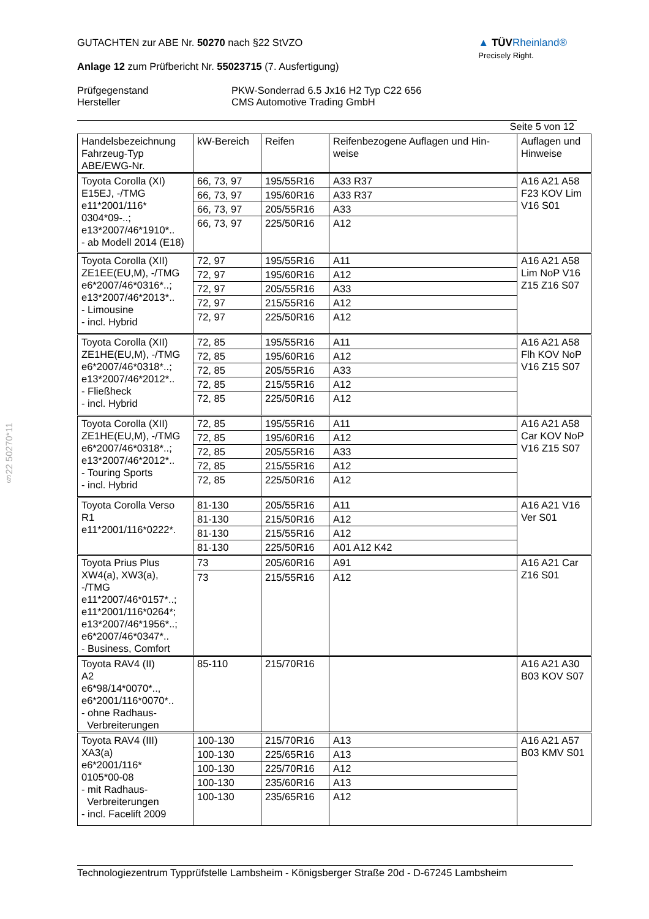§22 50270*11
GUTACHTEN zur ABE Nr. 50270 nach §22 StVZO
Anlage 12 zum Prüfbericht Nr. 55023715 (7. Ausfertigung)
▲ TÜVRheinland®
Precisely Right.
Prüfgegenstand
Hersteller
PKW-Sonderrad 6.5 Jx16 H2 Typ C22 656
CMS Automotive Trading GmbH
Seite 5 von 12
| Handelsbezeichnung Fahrzeug-Typ ABE/EWG-Nr. | kW-Bereich | Reifen | Reifenbezogene Auflagen und Hin-weise | Auflagen und Hinweise |
| --- | --- | --- | --- | --- |
| Toyota Corolla (XI) E15EJ, -/TMG e11*2001/116* 0304*09-..; e13*2007/46*1910*.. - ab Modell 2014 (E18) | 66, 73, 97 | 195/55R16 | A33 R37 | A16 A21 A58 F23 KOV Lim V16 S01 |
| | 66, 73, 97 | 195/60R16 | A33 R37 | |
| | 66, 73, 97 | 205/55R16 | A33 | |
| | 66, 73, 97 | 225/50R16 | A12 | |
| Toyota Corolla (XII) ZE1EE(EU,M), -/TMG e6*2007/46*0316*..; e13*2007/46*2013*.. - Limousine - incl. Hybrid | 72, 97 | 195/55R16 | A11 | A16 A21 A58 Lim NoP V16 Z15 Z16 S07 |
| | 72, 97 | 195/60R16 | A12 | |
| | 72, 97 | 205/55R16 | A33 | |
| | 72, 97 | 215/55R16 | A12 | |
| | 72, 97 | 225/50R16 | A12 | |
| Toyota Corolla (XII) ZE1HE(EU,M), -/TMG e6*2007/46*0318*..; e13*2007/46*2012*.. - Fließheck - incl. Hybrid | 72, 85 | 195/55R16 | A11 | A16 A21 A58 Flh KOV NoP V16 Z15 S07 |
| | 72, 85 | 195/60R16 | A12 | |
| | 72, 85 | 205/55R16 | A33 | |
| | 72, 85 | 215/55R16 | A12 | |
| | 72, 85 | 225/50R16 | A12 | |
| Toyota Corolla (XII) ZE1HE(EU,M), -/TMG e6*2007/46*0318*..; e13*2007/46*2012*.. - Touring Sports - incl. Hybrid | 72, 85 | 195/55R16 | A11 | A16 A21 A58 Car KOV NoP V16 Z15 S07 |
| | 72, 85 | 195/60R16 | A12 | |
| | 72, 85 | 205/55R16 | A33 | |
| | 72, 85 | 215/55R16 | A12 | |
| | 72, 85 | 225/50R16 | A12 | |
| Toyota Corolla Verso R1 e11*2001/116*0222*. | 81-130 | 205/55R16 | A11 | A16 A21 V16 Ver S01 |
| | 81-130 | 215/50R16 | A12 | |
| | 81-130 | 215/55R16 | A12 | |
| | 81-130 | 225/50R16 | A01 A12 K42 | |
| Toyota Prius Plus XW4(a), XW3(a), -/TMG e11*2007/46*0157*..; e11*2001/116*0264*; e13*2007/46*1956*..; e6*2007/46*0347*.. - Business, Comfort | 73 | 205/60R16 | A91 | A16 A21 Car Z16 S01 |
| | 73 | 215/55R16 | A12 | |
| Toyota RAV4 (II) A2 e6*98/14*0070*.., e6*2001/116*0070*.. - ohne Radhaus- Verbreiterungen | 85-110 | 215/70R16 | | A16 A21 A30 B03 KOV S07 |
| Toyota RAV4 (III) XA3(a) e6*2001/116* 0105*00-08 - mit Radhaus- Verbreiterungen - incl. Facelift 2009 | 100-130 | 215/70R16 | A13 | A16 A21 A57 B03 KMV S01 |
| | 100-130 | 225/65R16 | A13 | |
| | 100-130 | 225/70R16 | A12 | |
| | 100-130 | 235/60R16 | A13 | |
| | 100-130 | 235/65R16 | A12 | |
Technologiezentrum Typprüfstelle Lambsheim - Königsberger Straße 20d - D-67245 Lambsheim